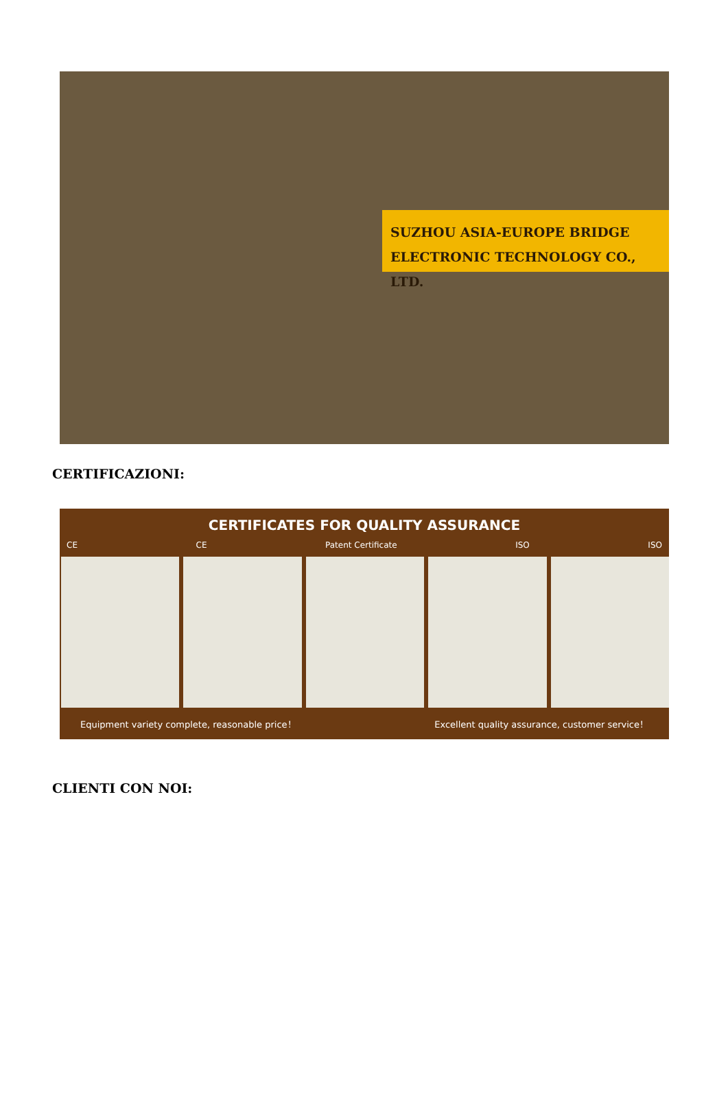SUZHOU ASIA-EUROPE BRIDGE
ELECTRONIC TECHNOLOGY CO., LTD.
CERTIFICAZIONI:
CERTIFICATES FOR QUALITY ASSURANCE
CE CE Patent Certificate ISO ISO
Equipment variety complete, reasonable price！ Excellent quality assurance, customer service！
CLIENTI CON NOI: